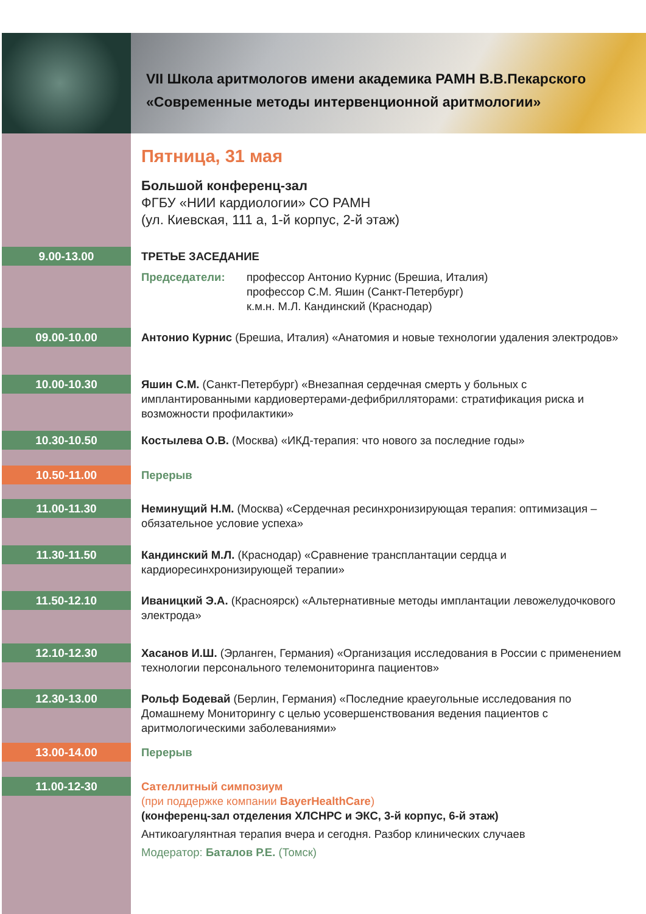VII Школа аритмологов имени академика РАМН В.В.Пекарского
«Современные методы интервенционной аритмологии»
Пятница, 31 мая
Большой конференц-зал
ФГБУ «НИИ кардиологии» СО РАМН
(ул. Киевская, 111 а, 1-й корпус, 2-й этаж)
9.00-13.00
ТРЕТЬЕ ЗАСЕДАНИЕ
Председатели: профессор Антонио Курнис (Брешиа, Италия)
профессор С.М. Яшин (Санкт-Петербург)
к.м.н. М.Л. Кандинский (Краснодар)
09.00-10.00
Антонио Курнис (Брешиа, Италия) «Анатомия и новые технологии удаления электродов»
10.00-10.30
Яшин С.М. (Санкт-Петербург) «Внезапная сердечная смерть у больных с имплантированными кардиовертерами-дефибрилляторами: стратификация риска и возможности профилактики»
10.30-10.50
Костылева О.В. (Москва) «ИКД-терапия: что нового за последние годы»
10.50-11.00
Перерыв
11.00-11.30
Неминущий Н.М. (Москва) «Сердечная ресинхронизирующая терапия: оптимизация – обязательное условие успеха»
11.30-11.50
Кандинский М.Л. (Краснодар) «Сравнение трансплантации сердца и кардиоресинхронизирующей терапии»
11.50-12.10
Иваницкий Э.А. (Красноярск) «Альтернативные методы имплантации левожелудочкового электрода»
12.10-12.30
Хасанов И.Ш. (Эрланген, Германия) «Организация исследования в России с применением технологии персонального телемониторинга пациентов»
12.30-13.00
Рольф Бодевай (Берлин, Германия) «Последние краеугольные исследования по Домашнему Мониторингу с целью усовершенствования ведения пациентов с аритмологическими заболеваниями»
13.00-14.00
Перерыв
11.00-12-30
Сателлитный симпозиум
(при поддержке компании BayerHealthCare)
(конференц-зал отделения ХЛСНРС и ЭКС, 3-й корпус, 6-й этаж)
Антикоагулянтная терапия вчера и сегодня. Разбор клинических случаев
Модератор: Баталов Р.Е. (Томск)